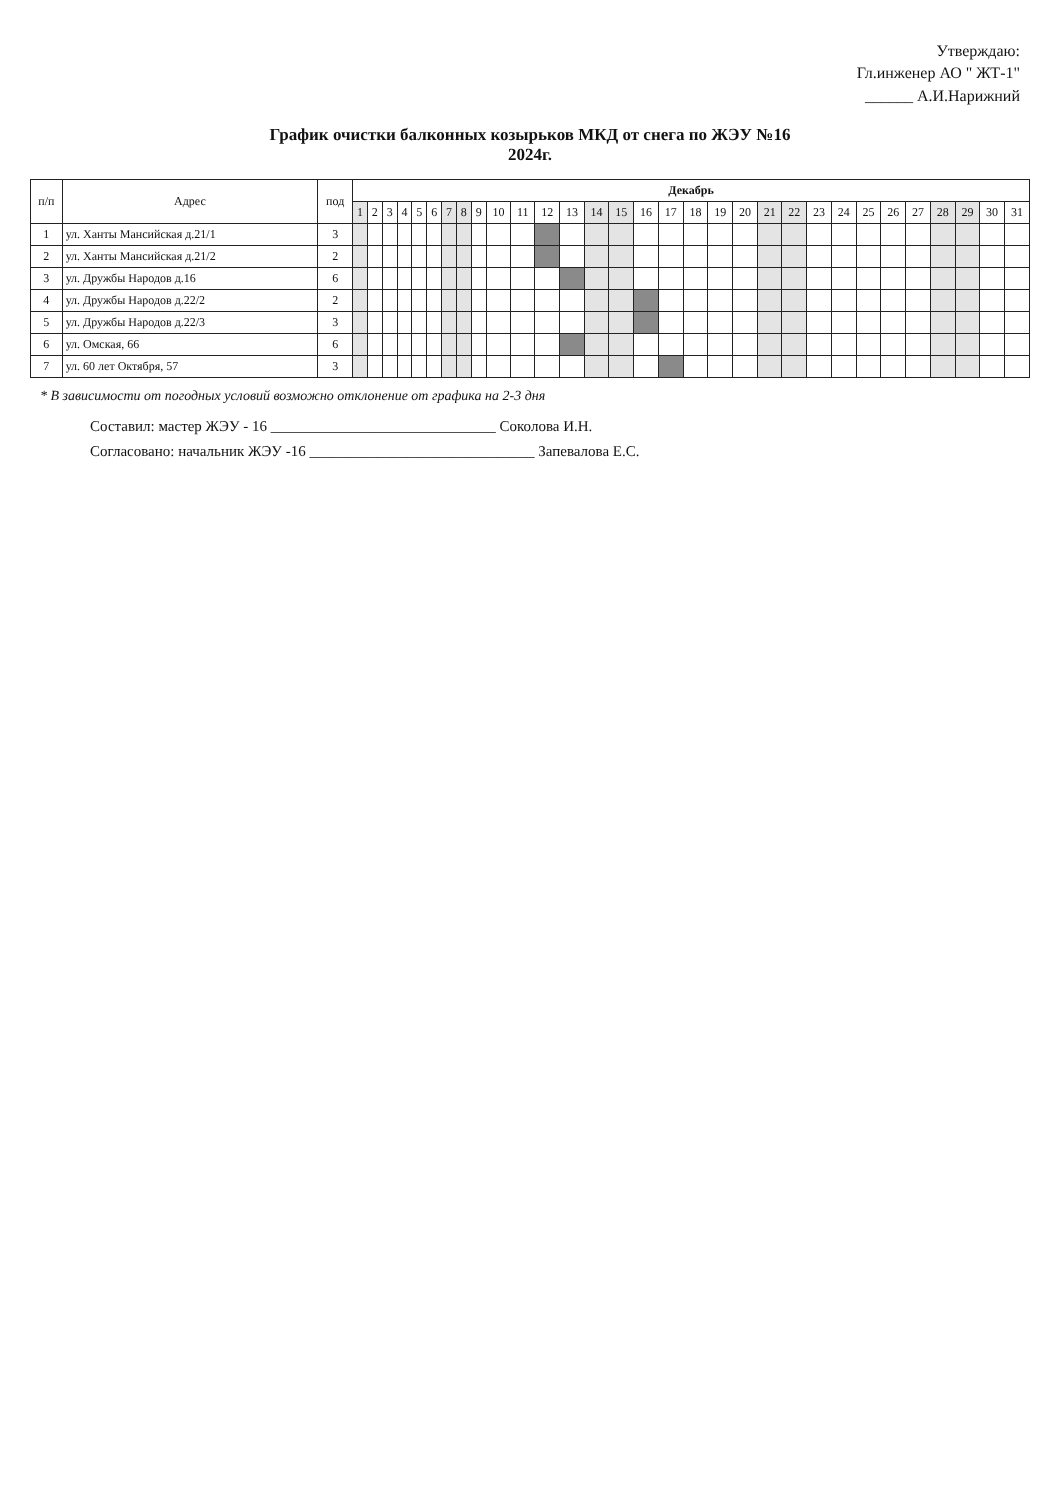Утверждаю:
Гл.инженер АО " ЖТ-1"
______ А.И.Нарижний
График очистки балконных козырьков МКД от снега по ЖЭУ №16
2024г.
| п/п | Адрес | под | Декабрь | | | | | | | | | | | | | | | | | | | | | | | | | | | | | | |
| --- | --- | --- | --- | --- | --- | --- | --- | --- | --- | --- | --- | --- | --- | --- | --- | --- | --- | --- | --- | --- | --- | --- | --- | --- | --- | --- | --- | --- | --- | --- | --- | --- | --- |
| | | | 1 | 2 | 3 | 4 | 5 | 6 | 7 | 8 | 9 | 10 | 11 | 12 | 13 | 14 | 15 | 16 | 17 | 18 | 19 | 20 | 21 | 22 | 23 | 24 | 25 | 26 | 27 | 28 | 29 | 30 | 31 |
| 1 | ул. Ханты Мансийская д.21/1 | 3 | | | | | | | | | | | | | | | | | | | | | | | | | | | | | | | |
| 2 | ул. Ханты Мансийская д.21/2 | 2 | | | | | | | | | | | | | | | | | | | | | | | | | | | | | | | |
| 3 | ул. Дружбы Народов д.16 | 6 | | | | | | | | | | | | | | | | | | | | | | | | | | | | | | | |
| 4 | ул. Дружбы Народов д.22/2 | 2 | | | | | | | | | | | | | | | | | | | | | | | | | | | | | | | |
| 5 | ул. Дружбы Народов д.22/3 | 3 | | | | | | | | | | | | | | | | | | | | | | | | | | | | | | | |
| 6 | ул. Омская, 66 | 6 | | | | | | | | | | | | | | | | | | | | | | | | | | | | | | | |
| 7 | ул. 60 лет Октября, 57 | 3 | | | | | | | | | | | | | | | | | | | | | | | | | | | | | | | |
* В зависимости от погодных условий возможно отклонение от графика на 2-3 дня
Составил: мастер ЖЭУ - 16 ______________________________ Соколова И.Н.
Согласовано: начальник ЖЭУ -16 ______________________________ Запевалова Е.С.